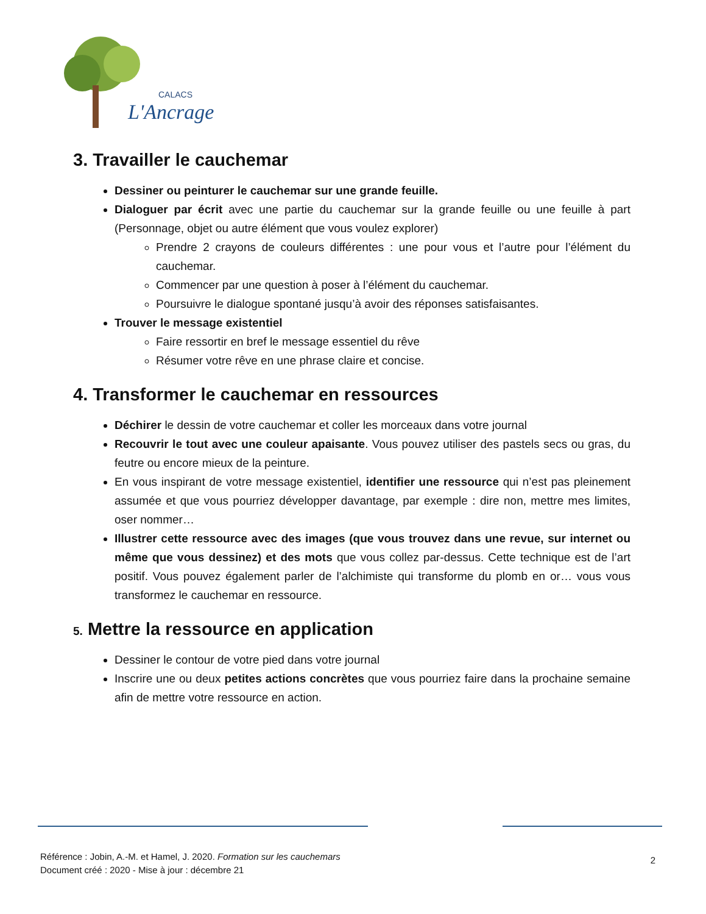CALACS
L'Ancrage
3. Travailler le cauchemar
Dessiner ou peinturer le cauchemar sur une grande feuille.
Dialoguer par écrit avec une partie du cauchemar sur la grande feuille ou une feuille à part (Personnage, objet ou autre élément que vous voulez explorer)
Prendre 2 crayons de couleurs différentes : une pour vous et l’autre pour l’élément du cauchemar.
Commencer par une question à poser à l’élément du cauchemar.
Poursuivre le dialogue spontané jusqu’à avoir des réponses satisfaisantes.
Trouver le message existentiel
Faire ressortir en bref le message essentiel du rêve
Résumer votre rêve en une phrase claire et concise.
4. Transformer le cauchemar en ressources
Déchirer le dessin de votre cauchemar et coller les morceaux dans votre journal
Recouvrir le tout avec une couleur apaisante. Vous pouvez utiliser des pastels secs ou gras, du feutre ou encore mieux de la peinture.
En vous inspirant de votre message existentiel, identifier une ressource qui n’est pas pleinement assumée et que vous pourriez développer davantage, par exemple : dire non, mettre mes limites, oser nommer…
Illustrer cette ressource avec des images (que vous trouvez dans une revue, sur internet ou même que vous dessinez) et des mots que vous collez par-dessus. Cette technique est de l’art positif. Vous pouvez également parler de l’alchimiste qui transforme du plomb en or… vous vous transformez le cauchemar en ressource.
5. Mettre la ressource en application
Dessiner le contour de votre pied dans votre journal
Inscrire une ou deux petites actions concrètes que vous pourriez faire dans la prochaine semaine afin de mettre votre ressource en action.
Référence : Jobin, A.-M. et Hamel, J. 2020. Formation sur les cauchemars
Document créé : 2020 - Mise à jour : décembre 21
2